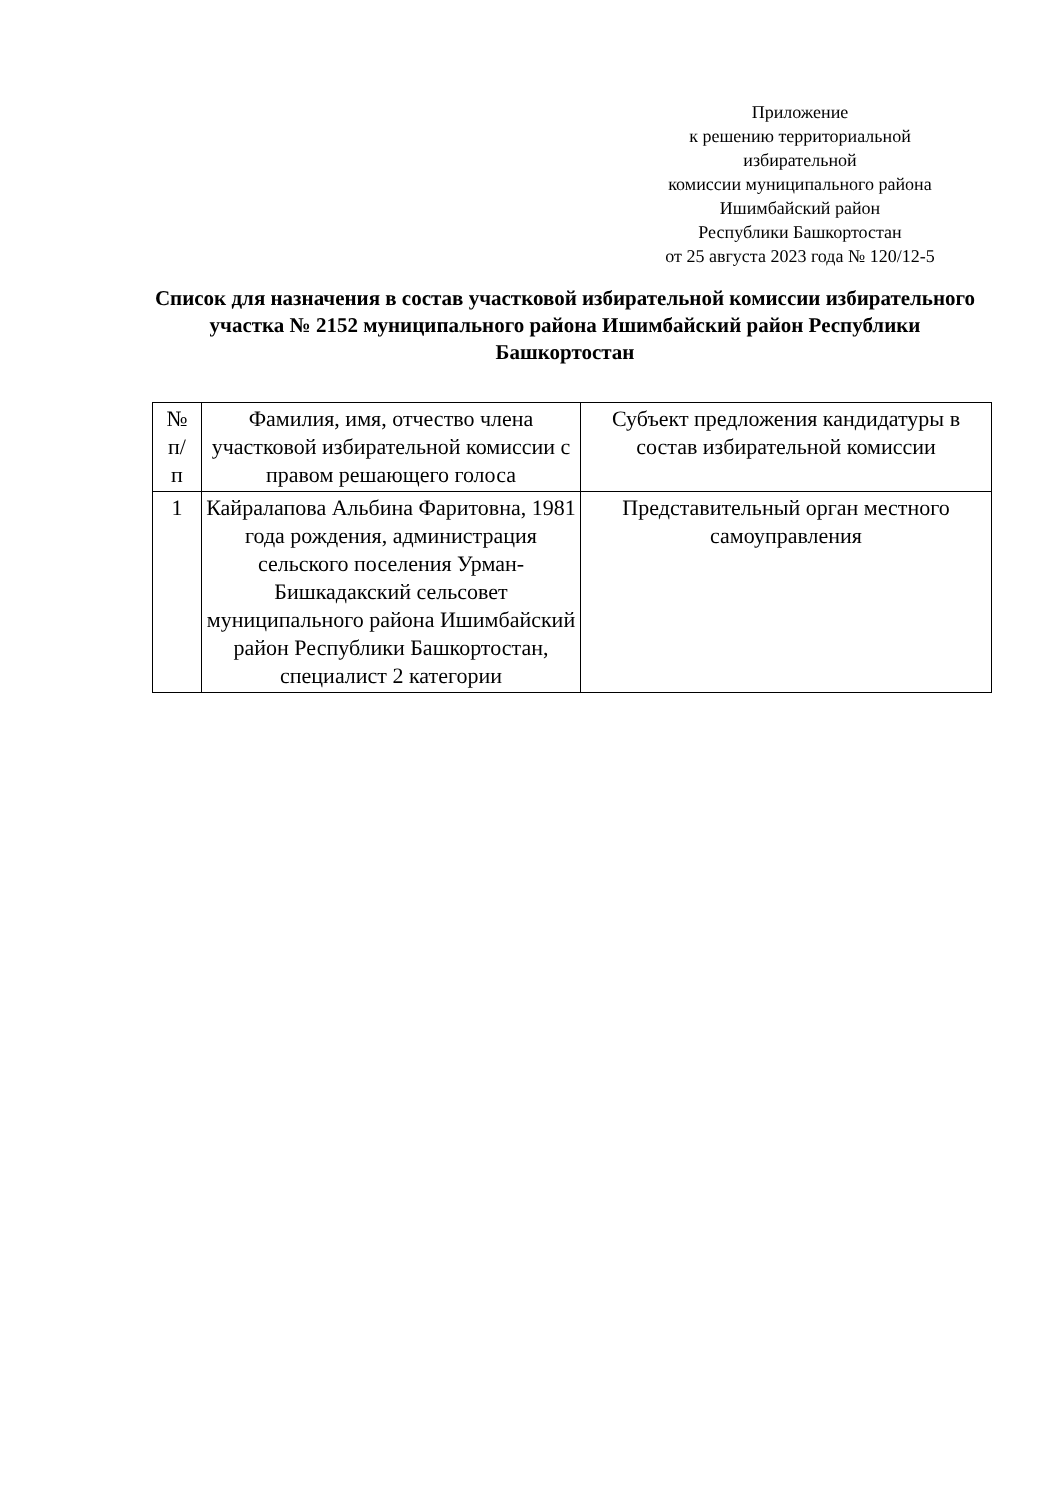Приложение
к решению территориальной
избирательной
комиссии муниципального района
Ишимбайский район
Республики Башкортостан
от 25 августа 2023 года № 120/12-5
Список для назначения в состав участковой избирательной комиссии избирательного участка № 2152 муниципального района Ишимбайский район Республики Башкортостан
| № п/ п | Фамилия, имя, отчество члена участковой избирательной комиссии с правом решающего голоса | Субъект предложения кандидатуры в состав избирательной комиссии |
| --- | --- | --- |
| 1 | Кайралапова Альбина Фаритовна, 1981 года рождения, администрация сельского поселения Урман-Бишкадакский сельсовет муниципального района Ишимбайский район Республики Башкортостан, специалист 2 категории | Представительный орган местного самоуправления |